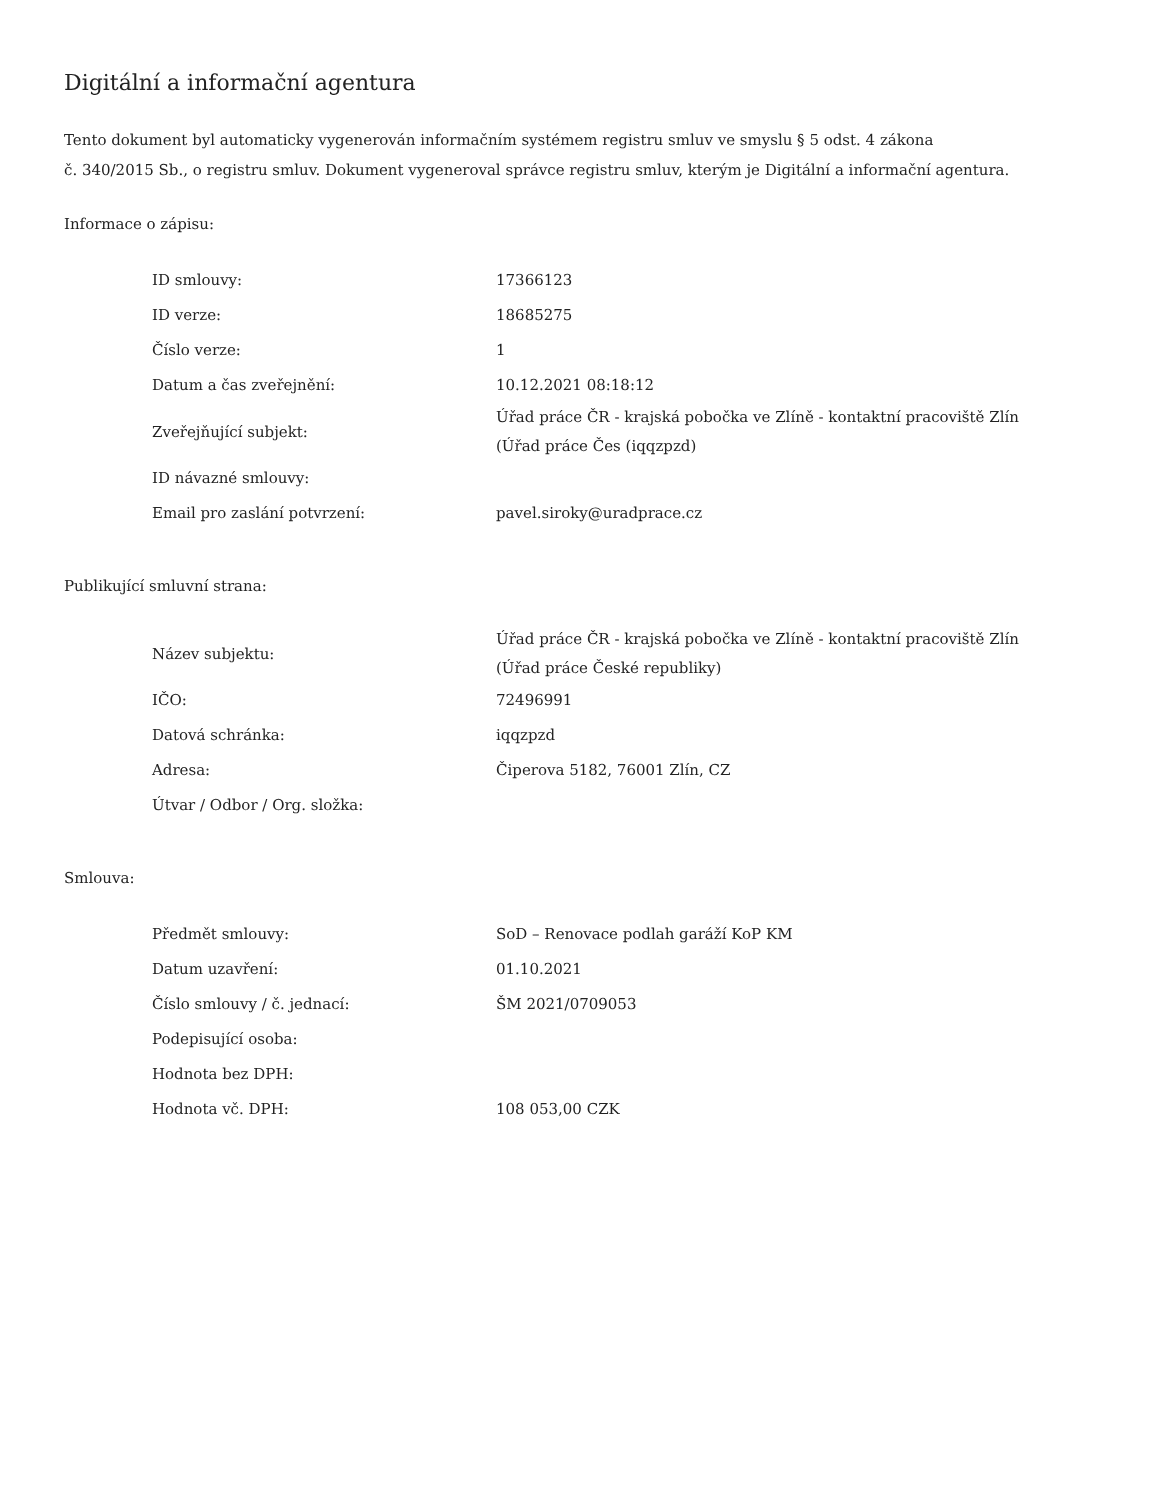Digitální a informační agentura
Tento dokument byl automaticky vygenerován informačním systémem registru smluv ve smyslu § 5 odst. 4 zákona
č. 340/2015 Sb., o registru smluv. Dokument vygeneroval správce registru smluv, kterým je Digitální a informační agentura.
Informace o zápisu:
| ID smlouvy: | 17366123 |
| ID verze: | 18685275 |
| Číslo verze: | 1 |
| Datum a čas zveřejnění: | 10.12.2021 08:18:12 |
| Zveřejňující subjekt: | Úřad práce ČR - krajská pobočka ve Zlíně - kontaktní pracoviště Zlín (Úřad práce Čes (iqqzpzd) |
| ID návazné smlouvy: | |
| Email pro zaslání potvrzení: | pavel.siroky@uradprace.cz |
Publikující smluvní strana:
| Název subjektu: | Úřad práce ČR - krajská pobočka ve Zlíně - kontaktní pracoviště Zlín (Úřad práce České republiky) |
| IČO: | 72496991 |
| Datová schránka: | iqqzpzd |
| Adresa: | Čiperova 5182, 76001 Zlín, CZ |
| Útvar / Odbor / Org. složka: | |
Smlouva:
| Předmět smlouvy: | SoD – Renovace podlah garáží KoP KM |
| Datum uzavření: | 01.10.2021 |
| Číslo smlouvy / č. jednací: | ŠM 2021/0709053 |
| Podepisující osoba: | |
| Hodnota bez DPH: | |
| Hodnota vč. DPH: | 108 053,00 CZK |